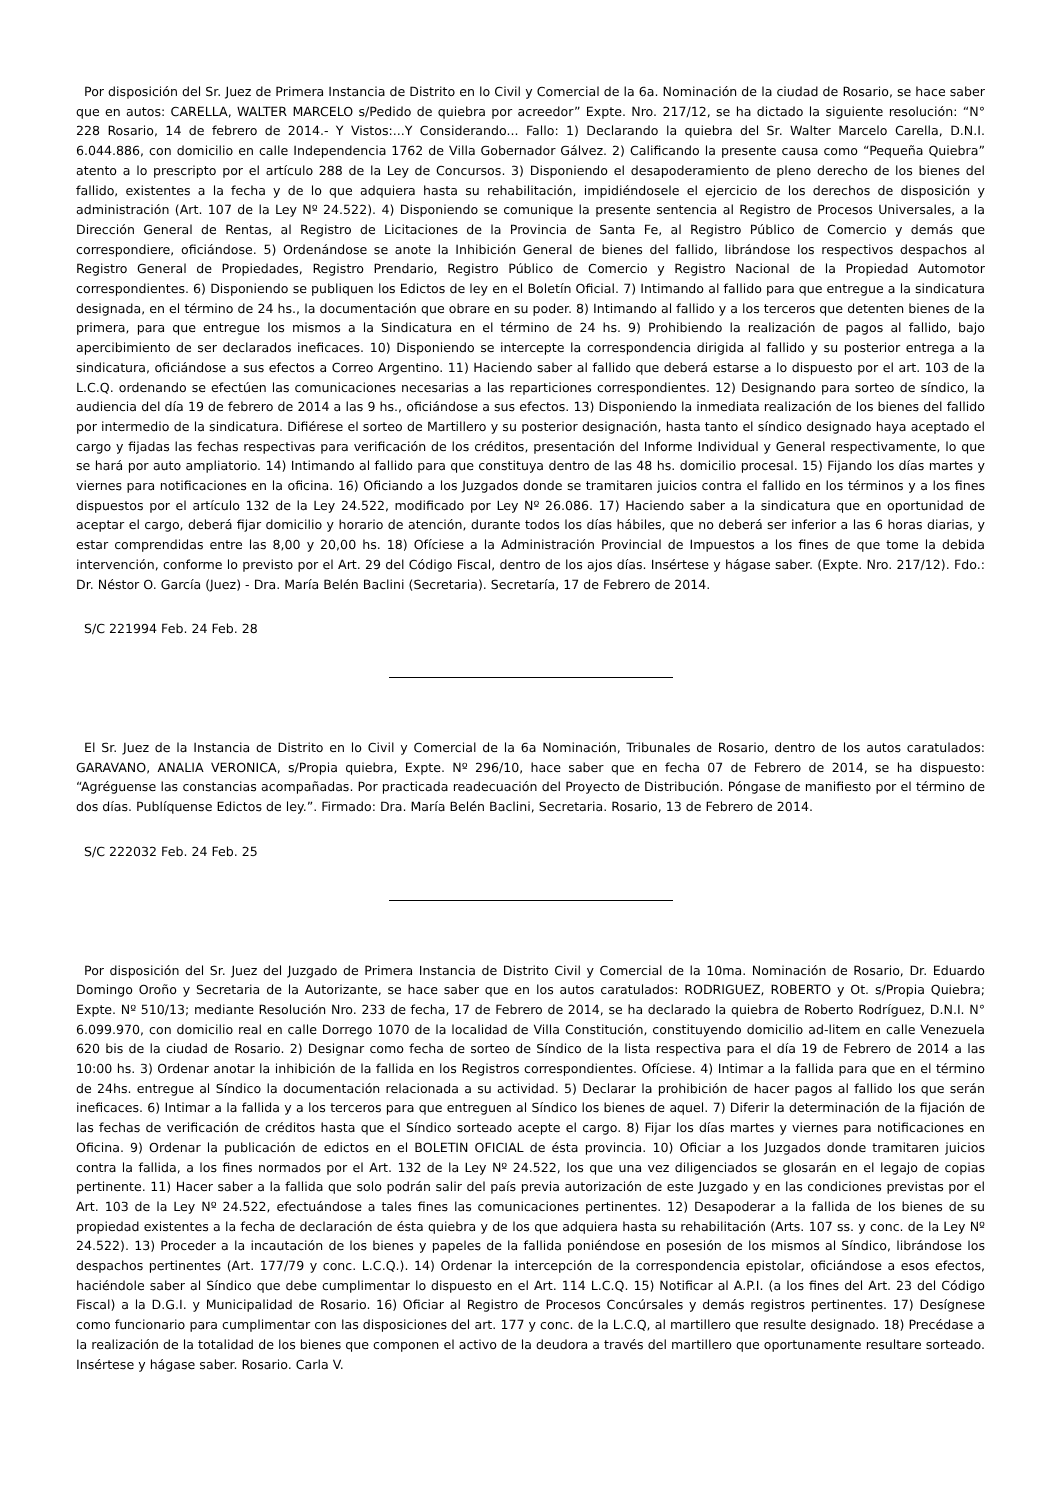Por disposición del Sr. Juez de Primera Instancia de Distrito en lo Civil y Comercial de la 6a. Nominación de la ciudad de Rosario, se hace saber que en autos: CARELLA, WALTER MARCELO s/Pedido de quiebra por acreedor” Expte. Nro. 217/12, se ha dictado la siguiente resolución: “N° 228 Rosario, 14 de febrero de 2014.- Y Vistos:...Y Considerando... Fallo: 1) Declarando la quiebra del Sr. Walter Marcelo Carella, D.N.I. 6.044.886, con domicilio en calle Independencia 1762 de Villa Gobernador Gálvez. 2) Calificando la presente causa como “Pequeña Quiebra” atento a lo prescripto por el artículo 288 de la Ley de Concursos. 3) Disponiendo el desapoderamiento de pleno derecho de los bienes del fallido, existentes a la fecha y de lo que adquiera hasta su rehabilitación, impidiéndosele el ejercicio de los derechos de disposición y administración (Art. 107 de la Ley Nº 24.522). 4) Disponiendo se comunique la presente sentencia al Registro de Procesos Universales, a la Dirección General de Rentas, al Registro de Licitaciones de la Provincia de Santa Fe, al Registro Público de Comercio y demás que correspondiere, oficiándose. 5) Ordenándose se anote la Inhibición General de bienes del fallido, librándose los respectivos despachos al Registro General de Propiedades, Registro Prendario, Registro Público de Comercio y Registro Nacional de la Propiedad Automotor correspondientes. 6) Disponiendo se publiquen los Edictos de ley en el Boletín Oficial. 7) Intimando al fallido para que entregue a la sindicatura designada, en el término de 24 hs., la documentación que obrare en su poder. 8) Intimando al fallido y a los terceros que detenten bienes de la primera, para que entregue los mismos a la Sindicatura en el término de 24 hs. 9) Prohibiendo la realización de pagos al fallido, bajo apercibimiento de ser declarados ineficaces. 10) Disponiendo se intercepte la correspondencia dirigida al fallido y su posterior entrega a la sindicatura, oficiándose a sus efectos a Correo Argentino. 11) Haciendo saber al fallido que deberá estarse a lo dispuesto por el art. 103 de la L.C.Q. ordenando se efectúen las comunicaciones necesarias a las reparticiones correspondientes. 12) Designando para sorteo de síndico, la audiencia del día 19 de febrero de 2014 a las 9 hs., oficiándose a sus efectos. 13) Disponiendo la inmediata realización de los bienes del fallido por intermedio de la sindicatura. Difiérese el sorteo de Martillero y su posterior designación, hasta tanto el síndico designado haya aceptado el cargo y fijadas las fechas respectivas para verificación de los créditos, presentación del Informe Individual y General respectivamente, lo que se hará por auto ampliatorio. 14) Intimando al fallido para que constituya dentro de las 48 hs. domicilio procesal. 15) Fijando los días martes y viernes para notificaciones en la oficina. 16) Oficiando a los Juzgados donde se tramitaren juicios contra el fallido en los términos y a los fines dispuestos por el artículo 132 de la Ley 24.522, modificado por Ley Nº 26.086. 17) Haciendo saber a la sindicatura que en oportunidad de aceptar el cargo, deberá fijar domicilio y horario de atención, durante todos los días hábiles, que no deberá ser inferior a las 6 horas diarias, y estar comprendidas entre las 8,00 y 20,00 hs. 18) Ofíciese a la Administración Provincial de Impuestos a los fines de que tome la debida intervención, conforme lo previsto por el Art. 29 del Código Fiscal, dentro de los ajos días. Insértese y hágase saber. (Expte. Nro. 217/12). Fdo.: Dr. Néstor O. García (Juez) - Dra. María Belén Baclini (Secretaria). Secretaría, 17 de Febrero de 2014.
S/C 221994 Feb. 24 Feb. 28
El Sr. Juez de la Instancia de Distrito en lo Civil y Comercial de la 6a Nominación, Tribunales de Rosario, dentro de los autos caratulados: GARAVANO, ANALIA VERONICA, s/Propia quiebra, Expte. Nº 296/10, hace saber que en fecha 07 de Febrero de 2014, se ha dispuesto: “Agréguense las constancias acompañadas. Por practicada readecuación del Proyecto de Distribución. Póngase de manifiesto por el término de dos días. Publíquense Edictos de ley.”. Firmado: Dra. María Belén Baclini, Secretaria. Rosario, 13 de Febrero de 2014.
S/C 222032 Feb. 24 Feb. 25
Por disposición del Sr. Juez del Juzgado de Primera Instancia de Distrito Civil y Comercial de la 10ma. Nominación de Rosario, Dr. Eduardo Domingo Oroño y Secretaria de la Autorizante, se hace saber que en los autos caratulados: RODRIGUEZ, ROBERTO y Ot. s/Propia Quiebra; Expte. Nº 510/13; mediante Resolución Nro. 233 de fecha, 17 de Febrero de 2014, se ha declarado la quiebra de Roberto Rodríguez, D.N.I. N° 6.099.970, con domicilio real en calle Dorrego 1070 de la localidad de Villa Constitución, constituyendo domicilio ad-litem en calle Venezuela 620 bis de la ciudad de Rosario. 2) Designar como fecha de sorteo de Síndico de la lista respectiva para el día 19 de Febrero de 2014 a las 10:00 hs. 3) Ordenar anotar la inhibición de la fallida en los Registros correspondientes. Ofíciese. 4) Intimar a la fallida para que en el término de 24hs. entregue al Síndico la documentación relacionada a su actividad. 5) Declarar la prohibición de hacer pagos al fallido los que serán ineficaces. 6) Intimar a la fallida y a los terceros para que entreguen al Síndico los bienes de aquel. 7) Diferir la determinación de la fijación de las fechas de verificación de créditos hasta que el Síndico sorteado acepte el cargo. 8) Fijar los días martes y viernes para notificaciones en Oficina. 9) Ordenar la publicación de edictos en el BOLETIN OFICIAL de ésta provincia. 10) Oficiar a los Juzgados donde tramitaren juicios contra la fallida, a los fines normados por el Art. 132 de la Ley Nº 24.522, los que una vez diligenciados se glosarán en el legajo de copias pertinente. 11) Hacer saber a la fallida que solo podrán salir del país previa autorización de este Juzgado y en las condiciones previstas por el Art. 103 de la Ley Nº 24.522, efectuándose a tales fines las comunicaciones pertinentes. 12) Desapoderar a la fallida de los bienes de su propiedad existentes a la fecha de declaración de ésta quiebra y de los que adquiera hasta su rehabilitación (Arts. 107 ss. y conc. de la Ley Nº 24.522). 13) Proceder a la incautación de los bienes y papeles de la fallida poniéndose en posesión de los mismos al Síndico, librándose los despachos pertinentes (Art. 177/79 y conc. L.C.Q.). 14) Ordenar la intercepción de la correspondencia epistolar, oficiándose a esos efectos, haciéndole saber al Síndico que debe cumplimentar lo dispuesto en el Art. 114 L.C.Q. 15) Notificar al A.P.I. (a los fines del Art. 23 del Código Fiscal) a la D.G.I. y Municipalidad de Rosario. 16) Oficiar al Registro de Procesos Concúrsales y demás registros pertinentes. 17) Desígnese como funcionario para cumplimentar con las disposiciones del art. 177 y conc. de la L.C.Q, al martillero que resulte designado. 18) Precédase a la realización de la totalidad de los bienes que componen el activo de la deudora a través del martillero que oportunamente resultare sorteado. Insértese y hágase saber. Rosario. Carla V.